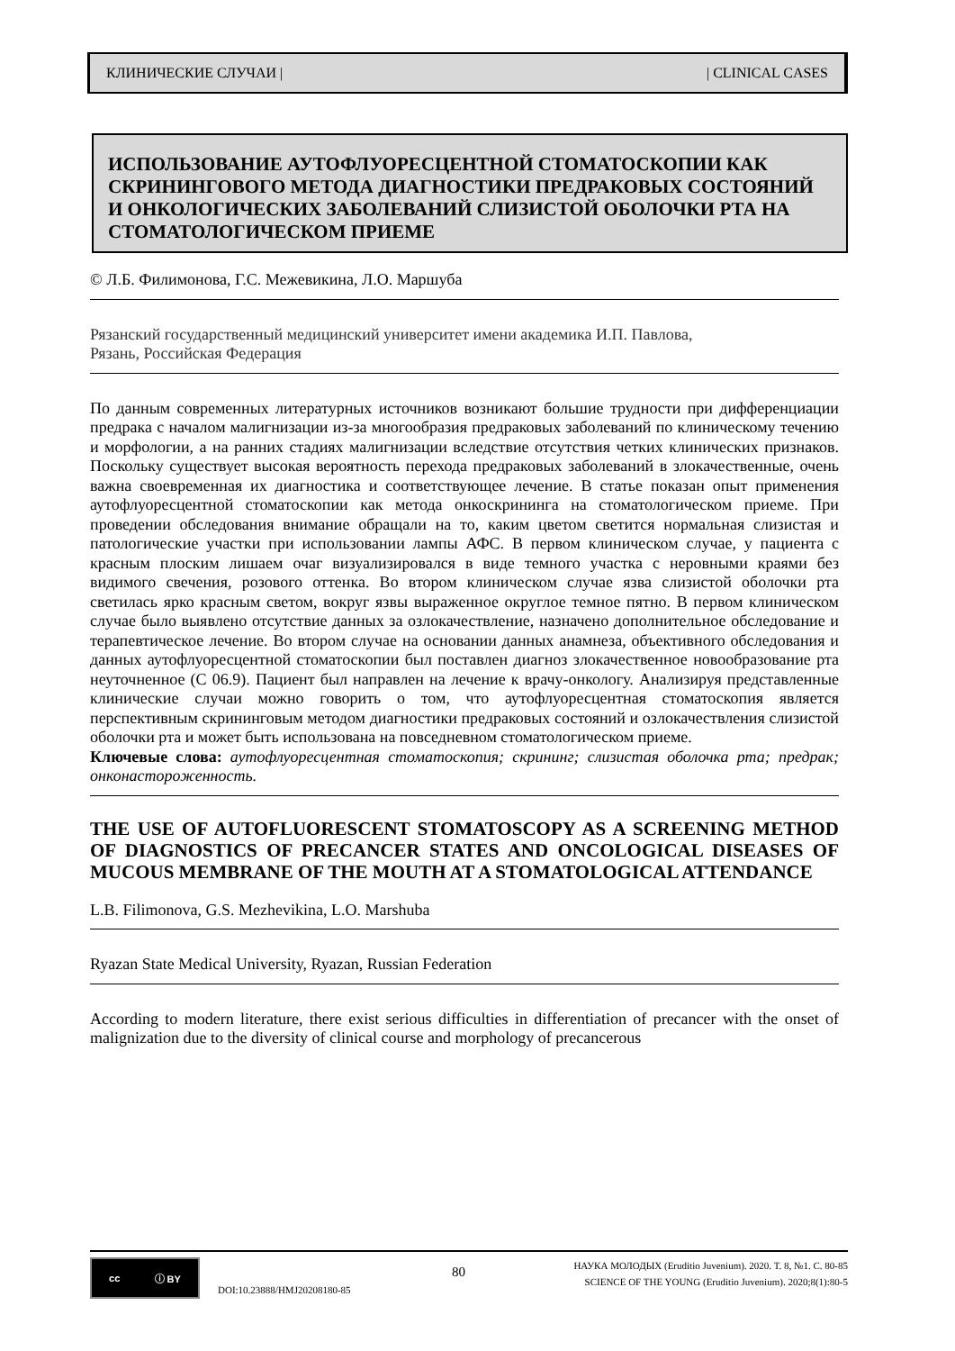КЛИНИЧЕСКИЕ СЛУЧАИ | | CLINICAL CASES
ИСПОЛЬЗОВАНИЕ АУТОФЛУОРЕСЦЕНТНОЙ СТОМАТОСКОПИИ КАК СКРИНИНГОВОГО МЕТОДА ДИАГНОСТИКИ ПРЕДРАКОВЫХ СОСТОЯНИЙ И ОНКОЛОГИЧЕСКИХ ЗАБОЛЕВАНИЙ СЛИЗИСТОЙ ОБОЛОЧКИ РТА НА СТОМАТОЛОГИЧЕСКОМ ПРИЕМЕ
© Л.Б. Филимонова, Г.С. Межевикина, Л.О. Маршуба
Рязанский государственный медицинский университет имени академика И.П. Павлова,
Рязань, Российская Федерация
По данным современных литературных источников возникают большие трудности при дифференциации предрака с началом малигнизации из-за многообразия предраковых заболеваний по клиническому течению и морфологии, а на ранних стадиях малигнизации вследствие отсутствия четких клинических признаков. Поскольку существует высокая вероятность перехода предраковых заболеваний в злокачественные, очень важна своевременная их диагностика и соответствующее лечение. В статье показан опыт применения аутофлуоресцентной стоматоскопии как метода онкоскрининга на стоматологическом приеме. При проведении обследования внимание обращали на то, каким цветом светится нормальная слизистая и патологические участки при использовании лампы АФС. В первом клиническом случае, у пациента с красным плоским лишаем очаг визуализировался в виде темного участка с неровными краями без видимого свечения, розового оттенка. Во втором клиническом случае язва слизистой оболочки рта светилась ярко красным светом, вокруг язвы выраженное округлое темное пятно. В первом клиническом случае было выявлено отсутствие данных за озлокачествление, назначено дополнительное обследование и терапевтическое лечение. Во втором случае на основании данных анамнеза, объективного обследования и данных аутофлуоресцентной стоматоскопии был поставлен диагноз злокачественное новообразование рта неуточненное (С 06.9). Пациент был направлен на лечение к врачу-онкологу. Анализируя представленные клинические случаи можно говорить о том, что аутофлуоресцентная стоматоскопия является перспективным скрининговым методом диагностики предраковых состояний и озлокачествления слизистой оболочки рта и может быть использована на повседневном стоматологическом приеме.
Ключевые слова: аутофлуоресцентная стоматоскопия; скрининг; слизистая оболочка рта; предрак; онконастороженность.
THE USE OF AUTOFLUORESCENT STOMATOSCOPY AS A SCREENING METHOD OF DIAGNOSTICS OF PRECANCER STATES AND ONCOLOGICAL DISEASES OF MUCOUS MEMBRANE OF THE MOUTH AT A STOMATOLOGICAL ATTENDANCE
L.B. Filimonova, G.S. Mezhevikina, L.O. Marshuba
Ryazan State Medical University, Ryazan, Russian Federation
According to modern literature, there exist serious difficulties in differentiation of precancer with the onset of malignization due to the diversity of clinical course and morphology of precancerous
cc ⓘ BY
DOI:10.23888/HMJ20208180-85
80
НАУКА МОЛОДЫХ (Eruditio Juvenium). 2020. Т. 8, №1. С. 80-85
SCIENCE OF THE YOUNG (Eruditio Juvenium). 2020;8(1):80-5